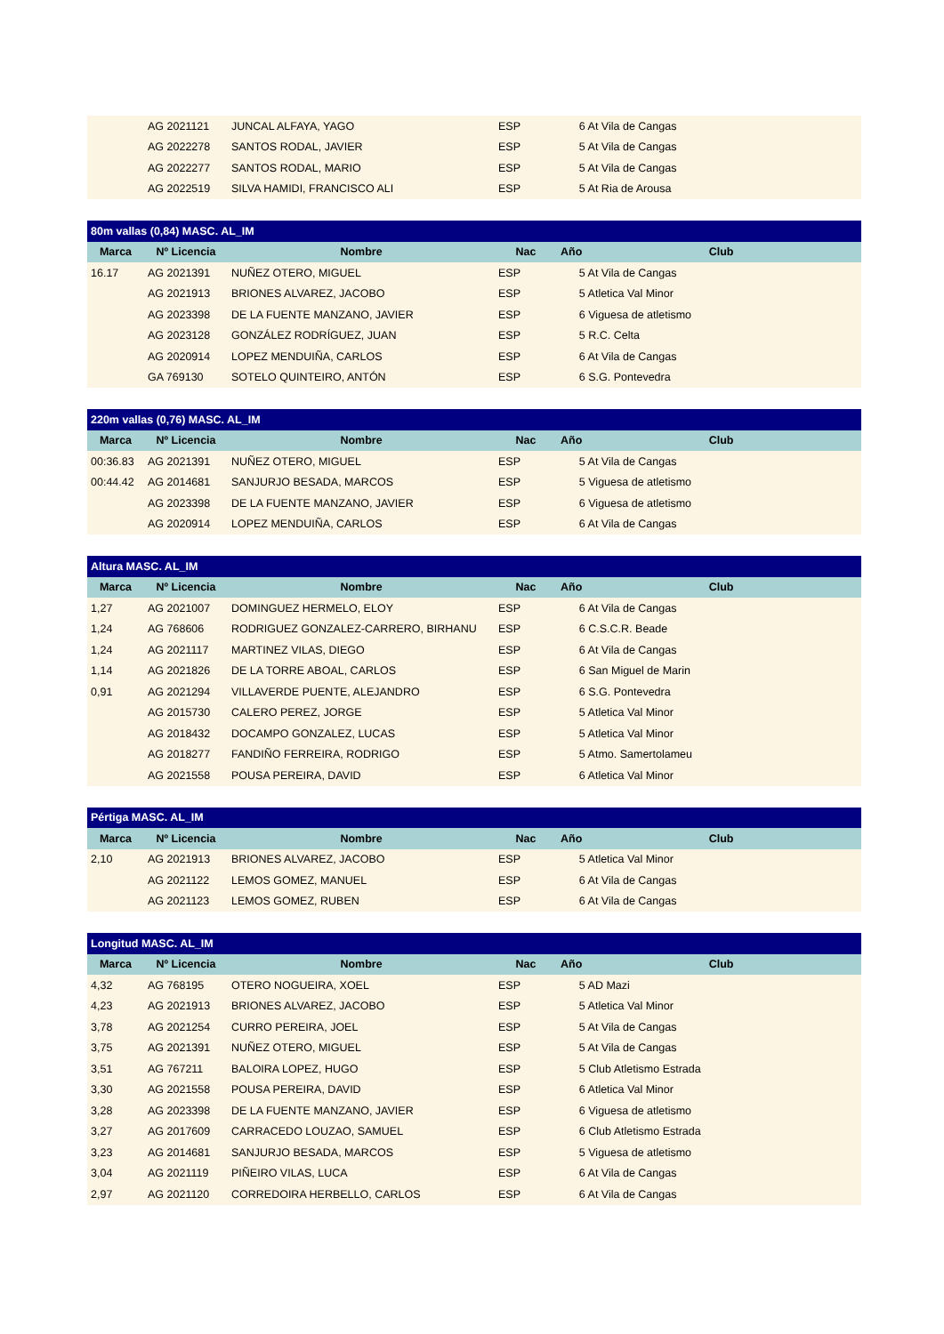| | AG 2021121 | JUNCAL ALFAYA, YAGO | ESP | 6 At Vila de Cangas |
| | AG 2022278 | SANTOS RODAL, JAVIER | ESP | 5 At Vila de Cangas |
| | AG 2022277 | SANTOS RODAL, MARIO | ESP | 5 At Vila de Cangas |
| | AG 2022519 | SILVA HAMIDI, FRANCISCO ALI | ESP | 5 At Ria de Arousa |
| 80m vallas (0,84) MASC. AL_IM | | | | |
| --- | --- | --- | --- | --- |
| Marca | Nº Licencia | Nombre | Nac | Año Club |
| 16.17 | AG 2021391 | NUÑEZ OTERO, MIGUEL | ESP | 5 At Vila de Cangas |
| | AG 2021913 | BRIONES ALVAREZ, JACOBO | ESP | 5 Atletica Val Minor |
| | AG 2023398 | DE LA FUENTE MANZANO, JAVIER | ESP | 6 Viguesa de atletismo |
| | AG 2023128 | GONZÁLEZ RODRÍGUEZ, JUAN | ESP | 5 R.C. Celta |
| | AG 2020914 | LOPEZ MENDUIÑA, CARLOS | ESP | 6 At Vila de Cangas |
| | GA 769130 | SOTELO QUINTEIRO, ANTÓN | ESP | 6 S.G. Pontevedra |
| 220m vallas (0,76) MASC. AL_IM | | | | |
| --- | --- | --- | --- | --- |
| Marca | Nº Licencia | Nombre | Nac | Año Club |
| 00:36.83 | AG 2021391 | NUÑEZ OTERO, MIGUEL | ESP | 5 At Vila de Cangas |
| 00:44.42 | AG 2014681 | SANJURJO BESADA, MARCOS | ESP | 5 Viguesa de atletismo |
| | AG 2023398 | DE LA FUENTE MANZANO, JAVIER | ESP | 6 Viguesa de atletismo |
| | AG 2020914 | LOPEZ MENDUIÑA, CARLOS | ESP | 6 At Vila de Cangas |
| Altura MASC. AL_IM | | | | |
| --- | --- | --- | --- | --- |
| Marca | Nº Licencia | Nombre | Nac | Año Club |
| 1,27 | AG 2021007 | DOMINGUEZ HERMELO, ELOY | ESP | 6 At Vila de Cangas |
| 1,24 | AG 768606 | RODRIGUEZ GONZALEZ-CARRERO, BIRHANU | ESP | 6 C.S.C.R. Beade |
| 1,24 | AG 2021117 | MARTINEZ VILAS, DIEGO | ESP | 6 At Vila de Cangas |
| 1,14 | AG 2021826 | DE LA TORRE ABOAL, CARLOS | ESP | 6 San Miguel de Marin |
| 0,91 | AG 2021294 | VILLAVERDE PUENTE, ALEJANDRO | ESP | 6 S.G. Pontevedra |
| | AG 2015730 | CALERO PEREZ, JORGE | ESP | 5 Atletica Val Minor |
| | AG 2018432 | DOCAMPO GONZALEZ, LUCAS | ESP | 5 Atletica Val Minor |
| | AG 2018277 | FANDIÑO FERREIRA, RODRIGO | ESP | 5 Atmo. Samertolameu |
| | AG 2021558 | POUSA PEREIRA, DAVID | ESP | 6 Atletica Val Minor |
| Pértiga MASC. AL_IM | | | | |
| --- | --- | --- | --- | --- |
| Marca | Nº Licencia | Nombre | Nac | Año Club |
| 2,10 | AG 2021913 | BRIONES ALVAREZ, JACOBO | ESP | 5 Atletica Val Minor |
| | AG 2021122 | LEMOS GOMEZ, MANUEL | ESP | 6 At Vila de Cangas |
| | AG 2021123 | LEMOS GOMEZ, RUBEN | ESP | 6 At Vila de Cangas |
| Longitud MASC. AL_IM | | | | |
| --- | --- | --- | --- | --- |
| Marca | Nº Licencia | Nombre | Nac | Año Club |
| 4,32 | AG 768195 | OTERO NOGUEIRA, XOEL | ESP | 5 AD Mazi |
| 4,23 | AG 2021913 | BRIONES ALVAREZ, JACOBO | ESP | 5 Atletica Val Minor |
| 3,78 | AG 2021254 | CURRO PEREIRA, JOEL | ESP | 5 At Vila de Cangas |
| 3,75 | AG 2021391 | NUÑEZ OTERO, MIGUEL | ESP | 5 At Vila de Cangas |
| 3,51 | AG 767211 | BALOIRA LOPEZ, HUGO | ESP | 5 Club Atletismo Estrada |
| 3,30 | AG 2021558 | POUSA PEREIRA, DAVID | ESP | 6 Atletica Val Minor |
| 3,28 | AG 2023398 | DE LA FUENTE MANZANO, JAVIER | ESP | 6 Viguesa de atletismo |
| 3,27 | AG 2017609 | CARRACEDO LOUZAO, SAMUEL | ESP | 6 Club Atletismo Estrada |
| 3,23 | AG 2014681 | SANJURJO BESADA, MARCOS | ESP | 5 Viguesa de atletismo |
| 3,04 | AG 2021119 | PIÑEIRO VILAS, LUCA | ESP | 6 At Vila de Cangas |
| 2,97 | AG 2021120 | CORREDOIRA HERBELLO, CARLOS | ESP | 6 At Vila de Cangas |